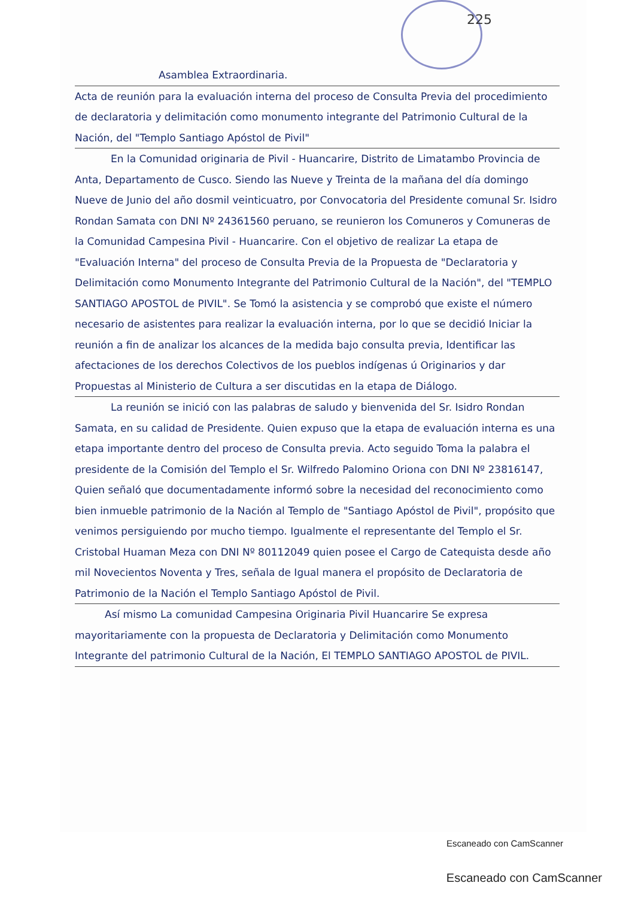225
Asamblea Extraordinaria.
Acta de reunión para la evaluación interna del proceso de Consulta Previa del procedimiento de declaratoria y delimitación como monumento integrante del Patrimonio Cultural de la Nación, del "Templo Santiago Apóstol de Pivil"
En la Comunidad originaria de Pivil - Huancarire, Distrito de Limatambo Provincia de Anta, Departamento de Cusco. Siendo las Nueve y Treinta de la mañana del día domingo Nueve de Junio del año dosmil veinticuatro, por Convocatoria del Presidente comunal Sr. Isidro Rondan Samata con DNI Nº 24361560 peruano, se reunieron los Comuneros y Comuneras de la Comunidad Campesina Pivil - Huancarire. Con el objetivo de realizar La etapa de "Evaluación Interna" del proceso de Consulta Previa de la Propuesta de "Declaratoria y Delimitación como Monumento Integrante del Patrimonio Cultural de la Nación", del "TEMPLO SANTIAGO APOSTOL de PIVIL". Se Tomó la asistencia y se comprobó que existe el número necesario de asistentes para realizar la evaluación interna, por lo que se decidió Iniciar la reunión a fin de analizar los alcances de la medida bajo consulta previa, Identificar las afectaciones de los derechos Colectivos de los pueblos indígenas ú Originarios y dar Propuestas al Ministerio de Cultura a ser discutidas en la etapa de Diálogo.
La reunión se inició con las palabras de saludo y bienvenida del Sr. Isidro Rondan Samata, en su calidad de Presidente. Quien expuso que la etapa de evaluación interna es una etapa importante dentro del proceso de Consulta previa. Acto seguido Toma la palabra el presidente de la Comisión del Templo el Sr. Wilfredo Palomino Oriona con DNI Nº 23816147, Quien señaló que documentadamente informó sobre la necesidad del reconocimiento como bien inmueble patrimonio de la Nación al Templo de "Santiago Apóstol de Pivil", propósito que venimos persiguiendo por mucho tiempo. Igualmente el representante del Templo el Sr. Cristobal Huaman Meza con DNI Nº 80112049 quien posee el Cargo de Catequista desde año mil Novecientos Noventa y Tres, señala de Igual manera el propósito de Declaratoria de Patrimonio de la Nación el Templo Santiago Apóstol de Pivil.
Así mismo La comunidad Campesina Originaria Pivil Huancarire Se expresa mayoritariamente con la propuesta de Declaratoria y Delimitación como Monumento Integrante del patrimonio Cultural de la Nación, El TEMPLO SANTIAGO APOSTOL de PIVIL.
Escaneado con CamScanner
Escaneado con CamScanner